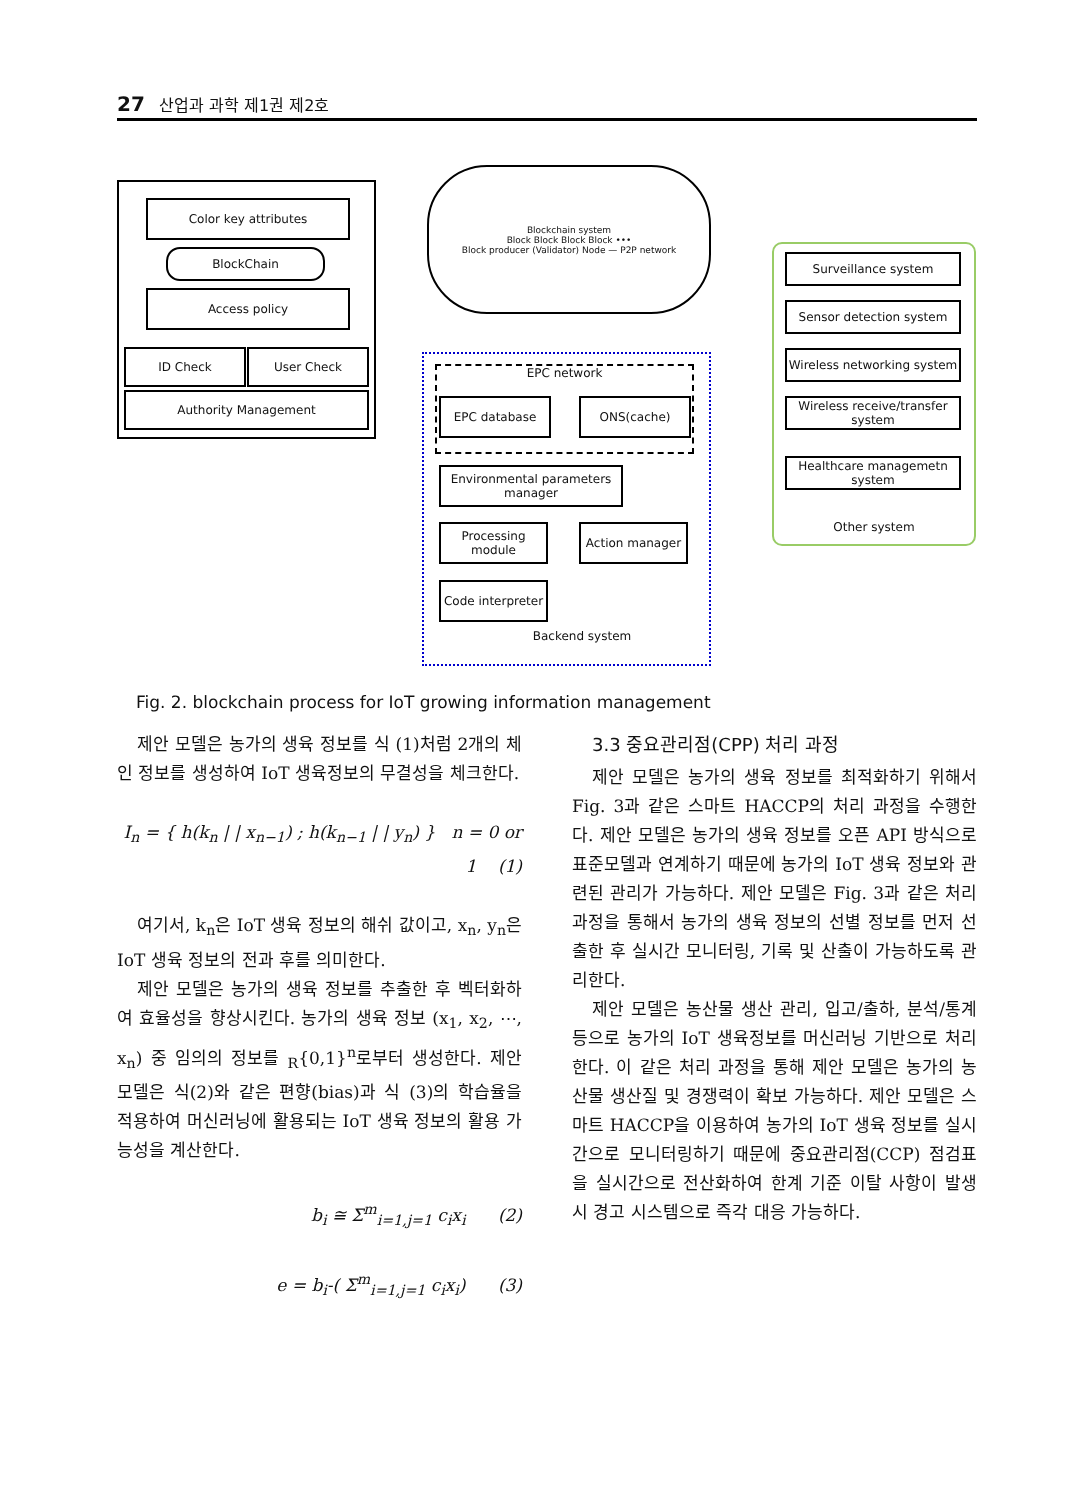27 산업과 과학 제1권 제2호
Color key attributes
BlockChain
Access policy
ID Check User Check
Authority Management
Blockchain system
Block Block Block Block •••
Block producer (Validator) Node — P2P network
EPC network
EPC database ONS(cache)
Environmental parameters manager
Processing module
Action manager
Code interpreter
Backend system
Other system
Surveillance system
Sensor detection system
Wireless networking system
Wireless receive/transfer system
Healthcare managemetn system
Fig. 2. blockchain process for IoT growing information management
제안 모델은 농가의 생육 정보를 식 (1)처럼 2개의 체인 정보를 생성하여 IoT 생육정보의 무결성을 체크한다.
I<sub>n</sub> = { h(k<sub>n</sub> | | x<sub>n−1</sub>) ; h(k<sub>n−1</sub> | | y<sub>n</sub>) } n = 0 or 1 (1)
여기서, k<sub>n</sub>은 IoT 생육 정보의 해쉬 값이고, x<sub>n</sub>, y<sub>n</sub>은 IoT 생육 정보의 전과 후를 의미한다.
제안 모델은 농가의 생육 정보를 추출한 후 벡터화하여 효율성을 향상시킨다. 농가의 생육 정보 (x<sub>1</sub>, x<sub>2</sub>, ⋯, x<sub>n</sub>) 중 임의의 정보를 <sub>R</sub>{0,1}<sup>n</sup>로부터 생성한다. 제안 모델은 식(2)와 같은 편향(bias)과 식 (3)의 학습율을 적용하여 머신러닝에 활용되는 IoT 생육 정보의 활용 가능성을 계산한다.
b<sub>i</sub> ≅ Σ<sup>m</sup><sub>i=1,j=1</sub> c<sub>i</sub>x<sub>i</sub> (2)
e = b<sub>i</sub>-( Σ<sup>m</sup><sub>i=1,j=1</sub> c<sub>i</sub>x<sub>i</sub>) (3)
3.3 중요관리점(CPP) 처리 과정
제안 모델은 농가의 생육 정보를 최적화하기 위해서 Fig. 3과 같은 스마트 HACCP의 처리 과정을 수행한다. 제안 모델은 농가의 생육 정보를 오픈 API 방식으로 표준모델과 연계하기 때문에 농가의 IoT 생육 정보와 관련된 관리가 가능하다. 제안 모델은 Fig. 3과 같은 처리 과정을 통해서 농가의 생육 정보의 선별 정보를 먼저 선출한 후 실시간 모니터링, 기록 및 산출이 가능하도록 관리한다.
제안 모델은 농산물 생산 관리, 입고/출하, 분석/통계 등으로 농가의 IoT 생육정보를 머신러닝 기반으로 처리한다. 이 같은 처리 과정을 통해 제안 모델은 농가의 농산물 생산질 및 경쟁력이 확보 가능하다. 제안 모델은 스마트 HACCP을 이용하여 농가의 IoT 생육 정보를 실시간으로 모니터링하기 때문에 중요관리점(CCP) 점검표을 실시간으로 전산화하여 한계 기준 이탈 사항이 발생 시 경고 시스템으로 즉각 대응 가능하다.